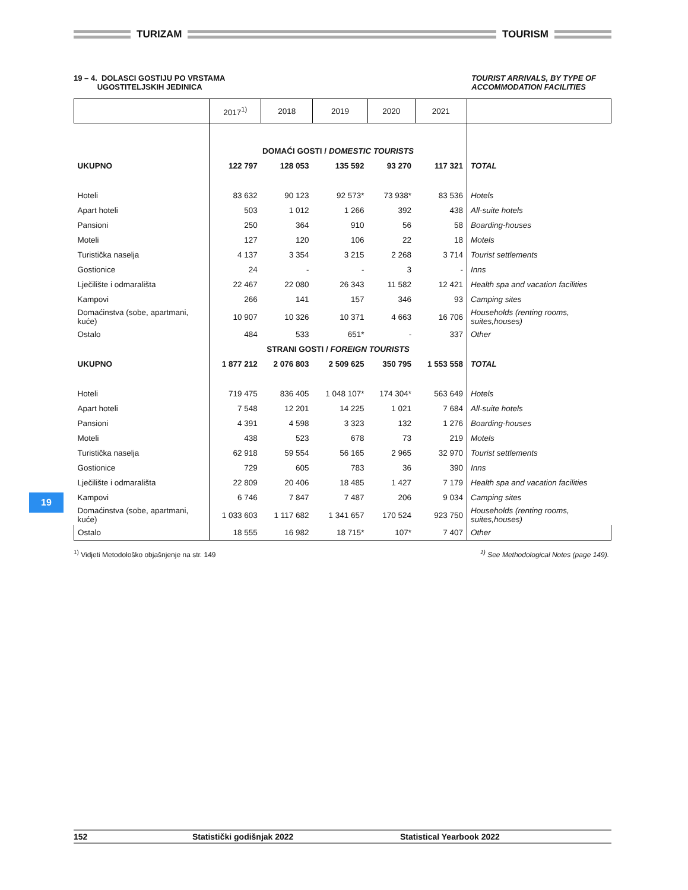TURIZAM
TOURISM
19 – 4. DOLASCI GOSTIJU PO VRSTAMA
UGOSTITELJSKIH JEDINICA
TOURIST ARRIVALS, BY TYPE OF
ACCOMMODATION FACILITIES
| | 2017<sup>1)</sup> | 2018 | 2019 | 2020 | 2021 | |
| --- | --- | --- | --- | --- | --- | --- |
| | DOMAĆI GOSTI / DOMESTIC TOURISTS | | | | | |
| UKUPNO | 122 797 | 128 053 | 135 592 | 93 270 | 117 321 | TOTAL |
| Hoteli | 83 632 | 90 123 | 92 573* | 73 938* | 83 536 | Hotels |
| Apart hoteli | 503 | 1 012 | 1 266 | 392 | 438 | All-suite hotels |
| Pansioni | 250 | 364 | 910 | 56 | 58 | Boarding-houses |
| Moteli | 127 | 120 | 106 | 22 | 18 | Motels |
| Turistička naselja | 4 137 | 3 354 | 3 215 | 2 268 | 3 714 | Tourist settlements |
| Gostionice | 24 | - | - | 3 | - | Inns |
| Lječilište i odmarališta | 22 467 | 22 080 | 26 343 | 11 582 | 12 421 | Health spa and vacation facilities |
| Kampovi | 266 | 141 | 157 | 346 | 93 | Camping sites |
| Domaćinstva (sobe, apartmani, kuće) | 10 907 | 10 326 | 10 371 | 4 663 | 16 706 | Households (renting rooms, suites,houses) |
| Ostalo | 484 | 533 | 651* | - | 337 | Other |
| | STRANI GOSTI / FOREIGN TOURISTS | | | | | |
| UKUPNO | 1 877 212 | 2 076 803 | 2 509 625 | 350 795 | 1 553 558 | TOTAL |
| Hoteli | 719 475 | 836 405 | 1 048 107* | 174 304* | 563 649 | Hotels |
| Apart hoteli | 7 548 | 12 201 | 14 225 | 1 021 | 7 684 | All-suite hotels |
| Pansioni | 4 391 | 4 598 | 3 323 | 132 | 1 276 | Boarding-houses |
| Moteli | 438 | 523 | 678 | 73 | 219 | Motels |
| Turistička naselja | 62 918 | 59 554 | 56 165 | 2 965 | 32 970 | Tourist settlements |
| Gostionice | 729 | 605 | 783 | 36 | 390 | Inns |
| Lječilište i odmarališta | 22 809 | 20 406 | 18 485 | 1 427 | 7 179 | Health spa and vacation facilities |
| Kampovi | 6 746 | 7 847 | 7 487 | 206 | 9 034 | Camping sites |
| Domaćinstva (sobe, apartmani, kuće) | 1 033 603 | 1 117 682 | 1 341 657 | 170 524 | 923 750 | Households (renting rooms, suites,houses) |
| Ostalo | 18 555 | 16 982 | 18 715* | 107* | 7 407 | Other |
<sup>1)</sup> Vidjeti Metodološko objašnjenje na str. 149
<sup>1)</sup> See Methodological Notes (page 149).
19
152 Statistički godišnjak 2022 Statistical Yearbook 2022